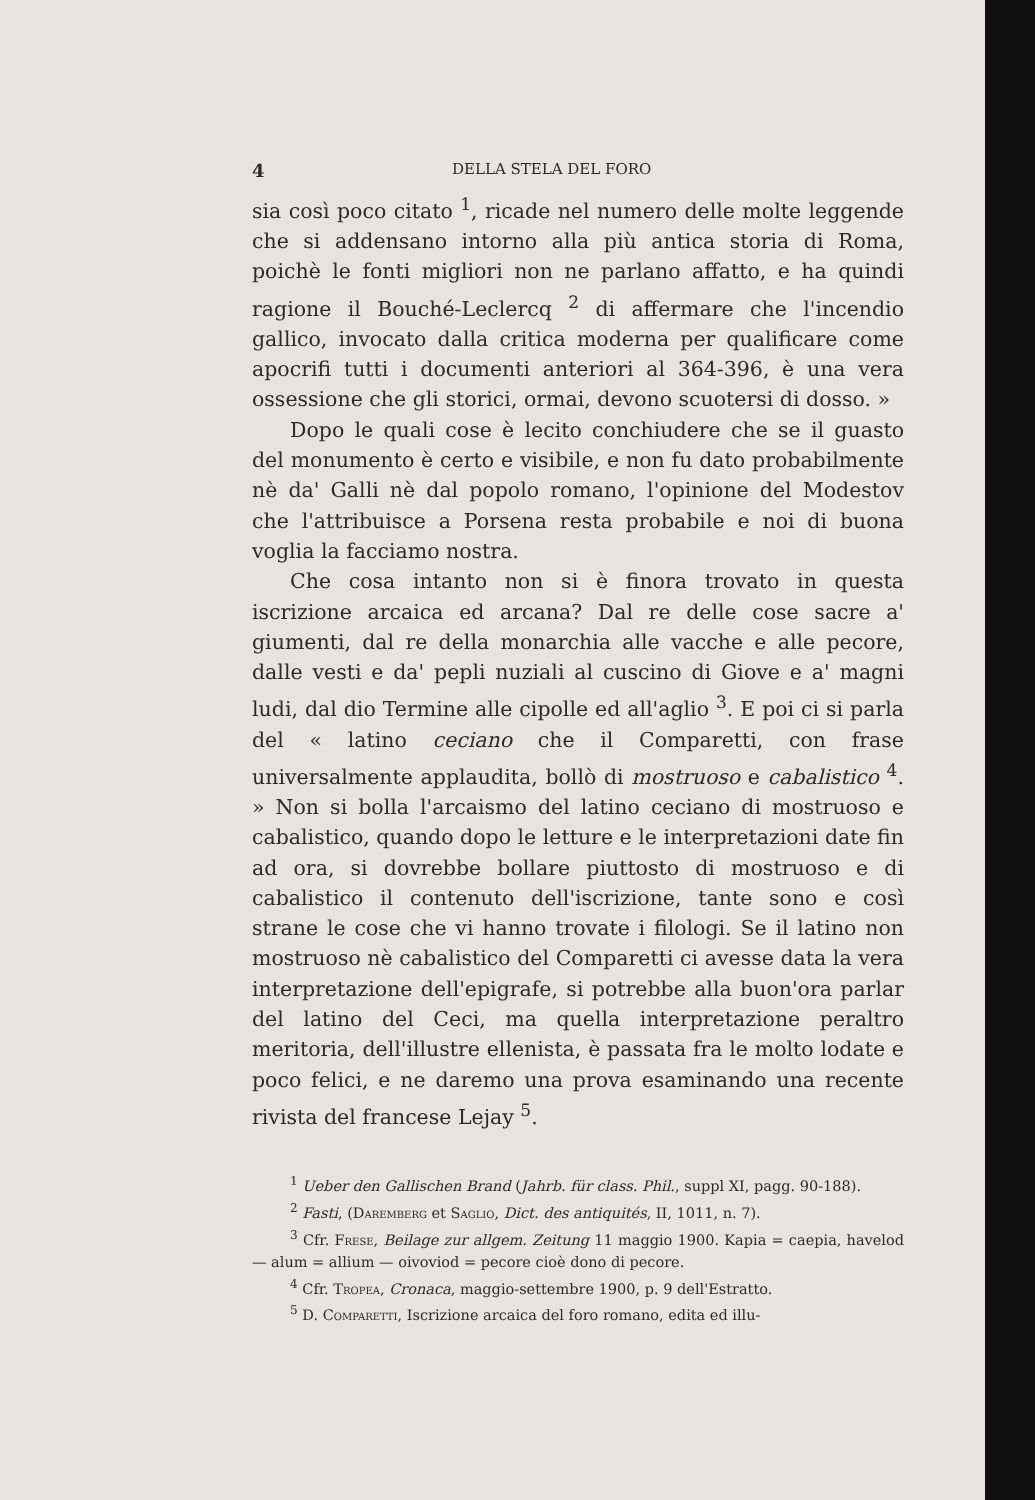4 DELLA STELA DEL FORO
sia così poco citato <sup>1</sup>, ricade nel numero delle molte leggende che si addensano intorno alla più antica storia di Roma, poichè le fonti migliori non ne parlano affatto, e ha quindi ragione il Bouché-Leclercq <sup>2</sup> di affermare che l'incendio gallico, invocato dalla critica moderna per qualificare come apocrifi tutti i documenti anteriori al 364-396, è una vera ossessione che gli storici, ormai, devono scuotersi di dosso. »
Dopo le quali cose è lecito conchiudere che se il guasto del monumento è certo e visibile, e non fu dato probabilmente nè da' Galli nè dal popolo romano, l'opinione del Modestov che l'attribuisce a Porsena resta probabile e noi di buona voglia la facciamo nostra.
Che cosa intanto non si è finora trovato in questa iscrizione arcaica ed arcana? Dal re delle cose sacre a' giumenti, dal re della monarchia alle vacche e alle pecore, dalle vesti e da' pepli nuziali al cuscino di Giove e a' magni ludi, dal dio Termine alle cipolle ed all'aglio <sup>3</sup>. E poi ci si parla del « latino ceciano che il Comparetti, con frase universalmente applaudita, bollò di mostruoso e cabalistico <sup>4</sup>. » Non si bolla l'arcaismo del latino ceciano di mostruoso e cabalistico, quando dopo le letture e le interpretazioni date fin ad ora, si dovrebbe bollare piuttosto di mostruoso e di cabalistico il contenuto dell'iscrizione, tante sono e così strane le cose che vi hanno trovate i filologi. Se il latino non mostruoso nè cabalistico del Comparetti ci avesse data la vera interpretazione dell'epigrafe, si potrebbe alla buon'ora parlar del latino del Ceci, ma quella interpretazione peraltro meritoria, dell'illustre ellenista, è passata fra le molto lodate e poco felici, e ne daremo una prova esaminando una recente rivista del francese Lejay <sup>5</sup>.
<sup>1</sup> Ueber den Gallischen Brand (Jahrb. für class. Phil., suppl XI, pagg. 90-188).
<sup>2</sup> Fasti, (Daremberg et Saglio, Dict. des antiquités, II, 1011, n. 7).
<sup>3</sup> Cfr. Frese, Beilage zur allgem. Zeitung 11 maggio 1900. Kapia = caepia, havelod — alum = allium — oivoviod = pecore cioè dono di pecore.
<sup>4</sup> Cfr. Tropea, Cronaca, maggio-settembre 1900, p. 9 dell'Estratto.
<sup>5</sup> D. Comparetti, Iscrizione arcaica del foro romano, edita ed illu-